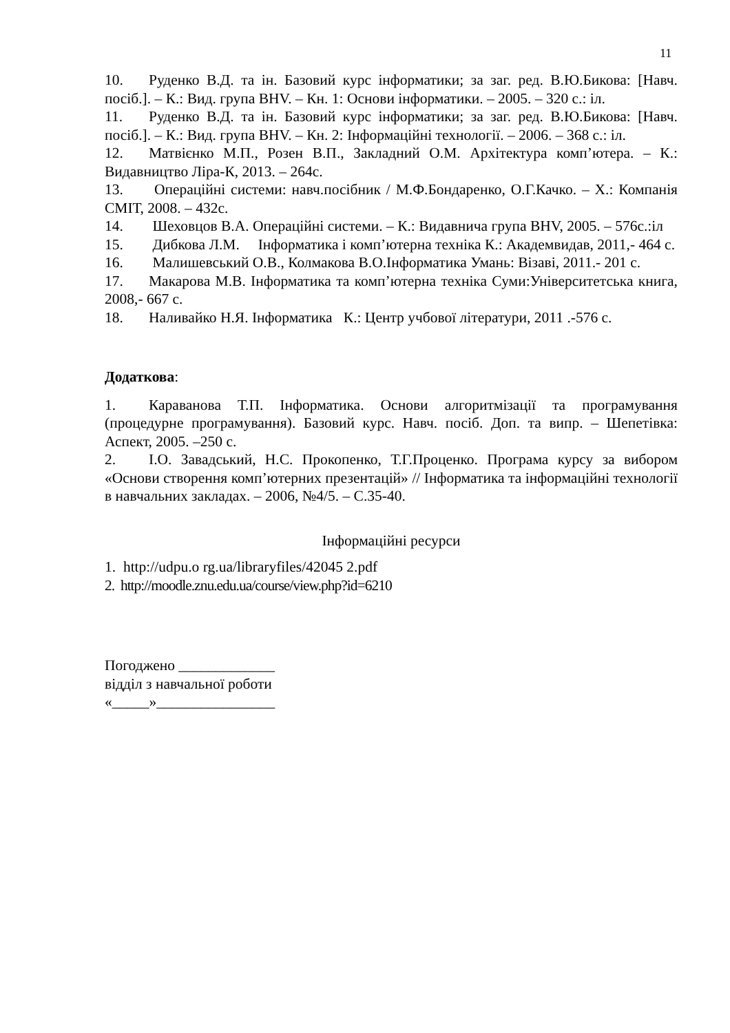11
10. Руденко В.Д. та ін. Базовий курс інформатики; за заг. ред. В.Ю.Бикова: [Навч. посіб.]. – К.: Вид. група BHV. – Кн. 1: Основи інформатики. – 2005. – 320 с.: іл.
11. Руденко В.Д. та ін. Базовий курс інформатики; за заг. ред. В.Ю.Бикова: [Навч. посіб.]. – К.: Вид. група BHV. – Кн. 2: Інформаційні технології. – 2006. – 368 с.: іл.
12. Матвієнко М.П., Розен В.П., Закладний О.М. Архітектура комп’ютера. – К.: Видавництво Ліра-К, 2013. – 264с.
13. Операційні системи: навч.посібник / М.Ф.Бондаренко, О.Г.Качко. – Х.: Компанія СМІТ, 2008. – 432с.
14. Шеховцов В.А. Операційні системи. – К.: Видавнича група BHV, 2005. – 576с.:іл
15. Дибкова Л.М. Інформатика і комп’ютерна техніка К.: Академвидав, 2011,- 464 с.
16. Малишевський О.В., Колмакова В.О.Інформатика Умань: Візаві, 2011.- 201 с.
17. Макарова М.В. Інформатика та комп’ютерна техніка Суми:Університетська книга, 2008,- 667 с.
18. Наливайко Н.Я. Інформатика К.: Центр учбової літератури, 2011 .-576 с.
Додаткова:
1. Караванова Т.П. Інформатика. Основи алгоритмізації та програмування (процедурне програмування). Базовий курс. Навч. посіб. Доп. та випр. – Шепетівка: Аспект, 2005. –250 с.
2. І.О. Завадський, Н.С. Прокопенко, Т.Г.Проценко. Програма курсу за вибором «Основи створення комп’ютерних презентацій» // Інформатика та інформаційні технології в навчальних закладах. – 2006, №4/5. – С.35-40.
Інформаційні ресурси
1. http://udpu.o rg.ua/libraryfiles/42045 2.pdf
2. http://moodle.znu.edu.ua/course/view.php?id=6210
Погоджено _____________
відділ з навчальної роботи
«_____»________________